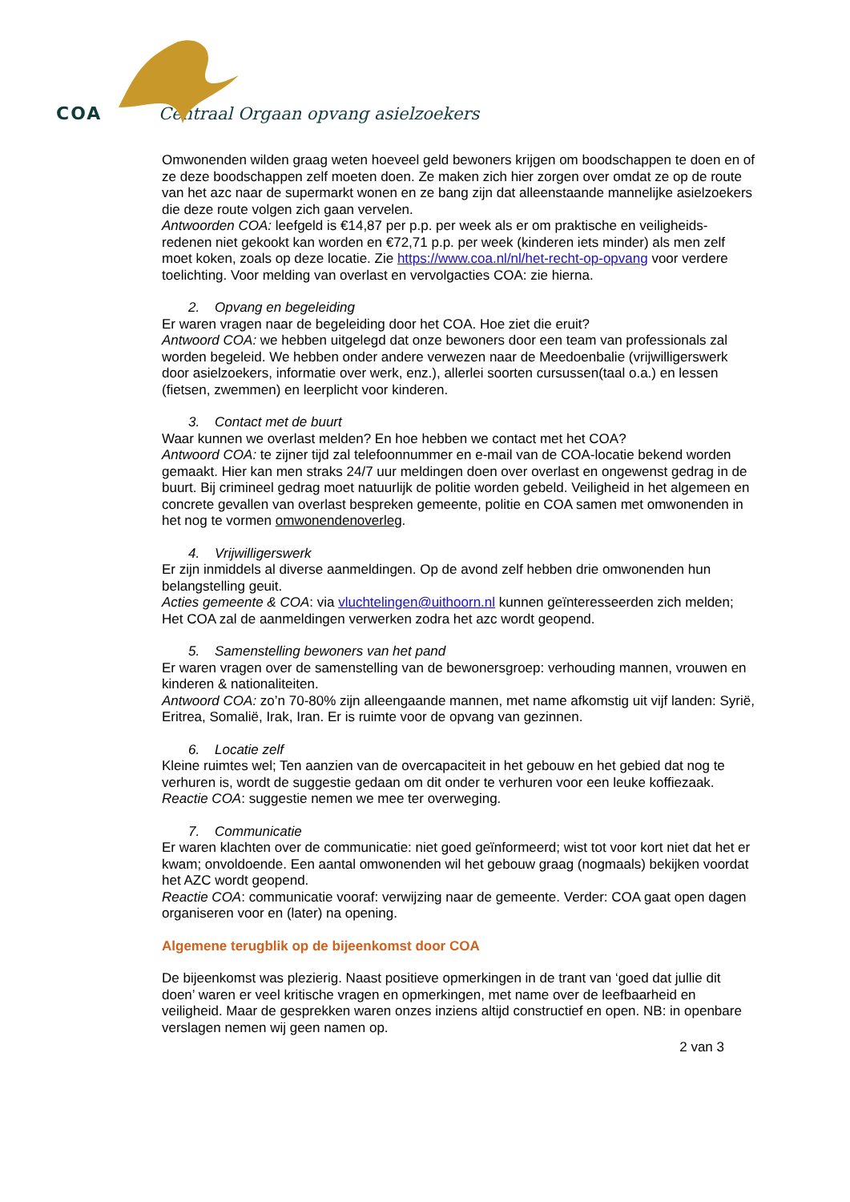COA Centraal Orgaan opvang asielzoekers
Omwonenden wilden graag weten hoeveel geld bewoners krijgen om boodschappen te doen en of ze deze boodschappen zelf moeten doen. Ze maken zich hier zorgen over omdat ze op de route van het azc naar de supermarkt wonen en ze bang zijn dat alleenstaande mannelijke asielzoekers die deze route volgen zich gaan vervelen.
Antwoorden COA: leefgeld is €14,87 per p.p. per week als er om praktische en veiligheids-redenen niet gekookt kan worden en €72,71 p.p. per week (kinderen iets minder) als men zelf moet koken, zoals op deze locatie. Zie https://www.coa.nl/nl/het-recht-op-opvang voor verdere toelichting. Voor melding van overlast en vervolgacties COA: zie hierna.
2. Opvang en begeleiding
Er waren vragen naar de begeleiding door het COA. Hoe ziet die eruit?
Antwoord COA: we hebben uitgelegd dat onze bewoners door een team van professionals zal worden begeleid. We hebben onder andere verwezen naar de Meedoenbalie (vrijwilligerswerk door asielzoekers, informatie over werk, enz.), allerlei soorten cursussen(taal o.a.) en lessen (fietsen, zwemmen) en leerplicht voor kinderen.
3. Contact met de buurt
Waar kunnen we overlast melden? En hoe hebben we contact met het COA?
Antwoord COA: te zijner tijd zal telefoonnummer en e-mail van de COA-locatie bekend worden gemaakt. Hier kan men straks 24/7 uur meldingen doen over overlast en ongewenst gedrag in de buurt. Bij crimineel gedrag moet natuurlijk de politie worden gebeld. Veiligheid in het algemeen en concrete gevallen van overlast bespreken gemeente, politie en COA samen met omwonenden in het nog te vormen omwonendenoverleg.
4. Vrijwilligerswerk
Er zijn inmiddels al diverse aanmeldingen. Op de avond zelf hebben drie omwonenden hun belangstelling geuit.
Acties gemeente & COA: via vluchtelingen@uithoorn.nl kunnen geïnteresseerden zich melden; Het COA zal de aanmeldingen verwerken zodra het azc wordt geopend.
5. Samenstelling bewoners van het pand
Er waren vragen over de samenstelling van de bewonersgroep: verhouding mannen, vrouwen en kinderen & nationaliteiten.
Antwoord COA: zo’n 70-80% zijn alleengaande mannen, met name afkomstig uit vijf landen: Syrië, Eritrea, Somalië, Irak, Iran. Er is ruimte voor de opvang van gezinnen.
6. Locatie zelf
Kleine ruimtes wel; Ten aanzien van de overcapaciteit in het gebouw en het gebied dat nog te verhuren is, wordt de suggestie gedaan om dit onder te verhuren voor een leuke koffiezaak.
Reactie COA: suggestie nemen we mee ter overweging.
7. Communicatie
Er waren klachten over de communicatie: niet goed geïnformeerd; wist tot voor kort niet dat het er kwam; onvoldoende. Een aantal omwonenden wil het gebouw graag (nogmaals) bekijken voordat het AZC wordt geopend.
Reactie COA: communicatie vooraf: verwijzing naar de gemeente. Verder: COA gaat open dagen organiseren voor en (later) na opening.
Algemene terugblik op de bijeenkomst door COA
De bijeenkomst was plezierig. Naast positieve opmerkingen in de trant van ‘goed dat jullie dit doen’ waren er veel kritische vragen en opmerkingen, met name over de leefbaarheid en veiligheid. Maar de gesprekken waren onzes inziens altijd constructief en open. NB: in openbare verslagen nemen wij geen namen op.
2 van 3